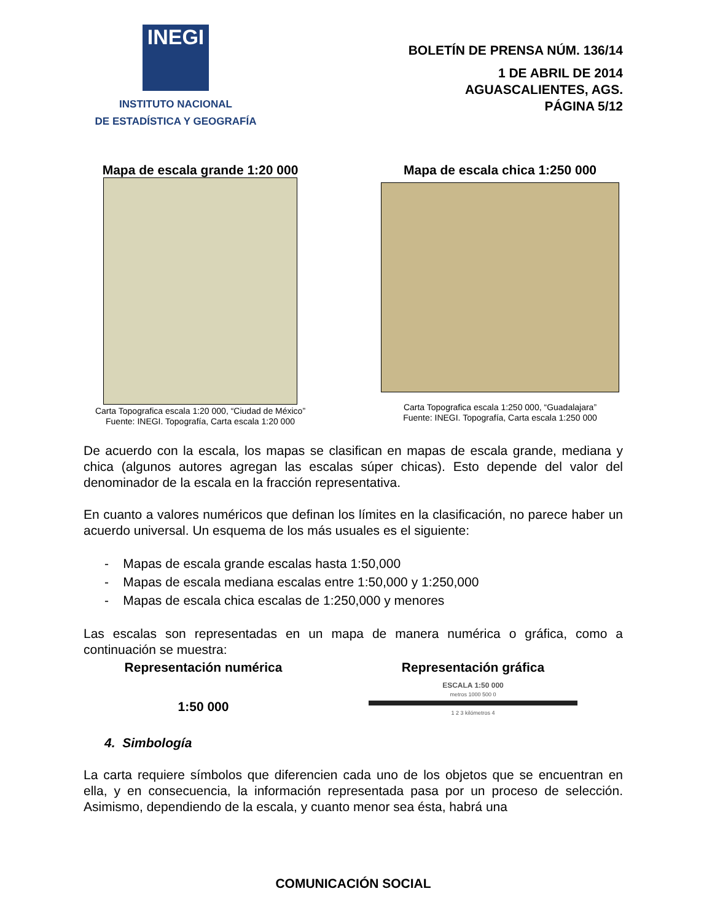INEGI
INSTITUTO NACIONAL
DE ESTADÍSTICA Y GEOGRAFÍA
BOLETÍN DE PRENSA NÚM. 136/14
1 DE ABRIL DE 2014
AGUASCALIENTES, AGS.
PÁGINA 5/12
Mapa de escala grande 1:20 000
Carta Topografica escala 1:20 000, “Ciudad de México”
Fuente: INEGI. Topografía, Carta escala 1:20 000
Mapa de escala chica 1:250 000
Carta Topografica escala 1:250 000, “Guadalajara”
Fuente: INEGI. Topografía, Carta escala 1:250 000
De acuerdo con la escala, los mapas se clasifican en mapas de escala grande, mediana y chica (algunos autores agregan las escalas súper chicas). Esto depende del valor del denominador de la escala en la fracción representativa.
En cuanto a valores numéricos que definan los límites en la clasificación, no parece haber un acuerdo universal. Un esquema de los más usuales es el siguiente:
- Mapas de escala grande escalas hasta 1:50,000
- Mapas de escala mediana escalas entre 1:50,000 y 1:250,000
- Mapas de escala chica escalas de 1:250,000 y menores
Las escalas son representadas en un mapa de manera numérica o gráfica, como a continuación se muestra:
Representación numérica
1:50 000
Representación gráfica
ESCALA 1:50 000
metros 1000 500 0
1 2 3 kilómetros 4
4. Simbología
La carta requiere símbolos que diferencien cada uno de los objetos que se encuentran en ella, y en consecuencia, la información representada pasa por un proceso de selección. Asimismo, dependiendo de la escala, y cuanto menor sea ésta, habrá una
COMUNICACIÓN SOCIAL